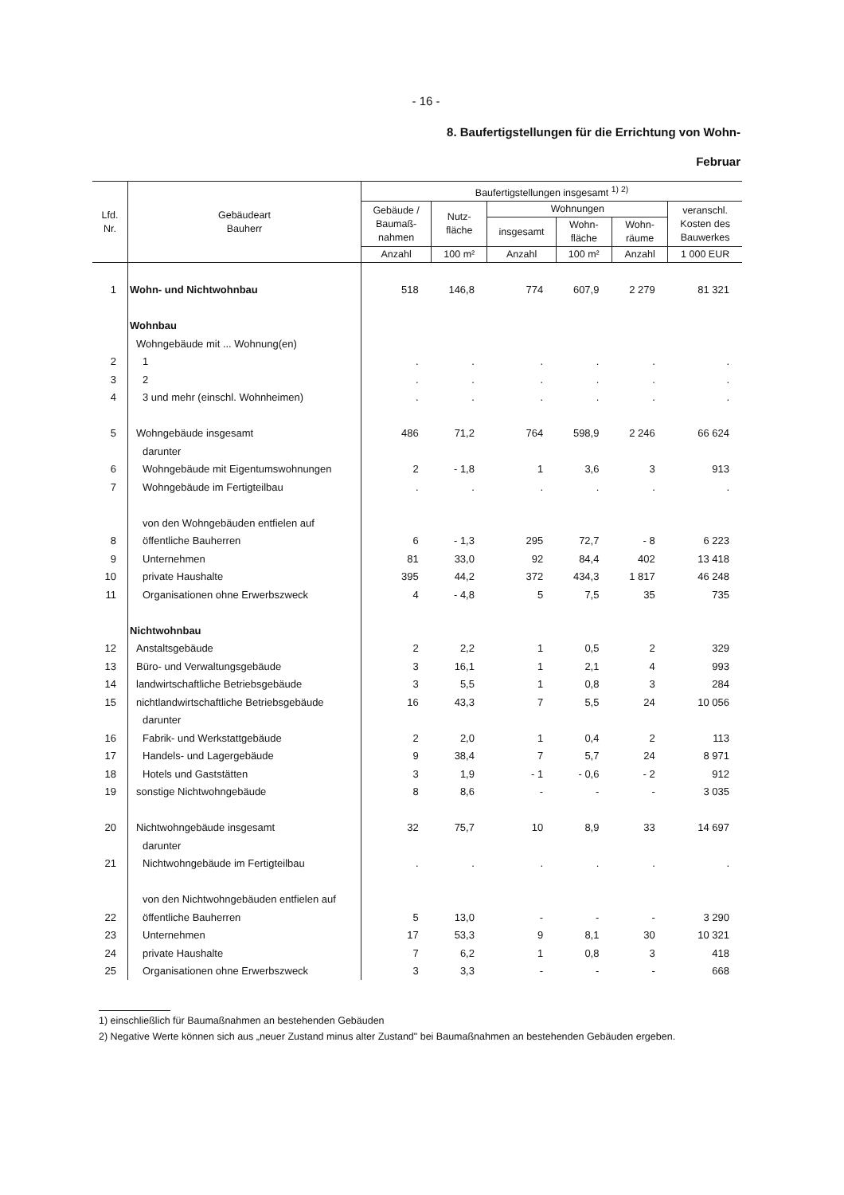- 16 -
8. Baufertigstellungen für die Errichtung von Wohn-
Februar
| Lfd. Nr. | Gebäudeart Bauherr | Baufertigstellungen insgesamt <sup>1) 2)</sup> | | | | | |
| --- | --- | --- | --- | --- | --- | --- | --- |
| | | Gebäude / Baumaß- nahmen | Nutz- fläche | Wohnungen | | | veranschl. Kosten des Bauwerkes |
| | | | | insgesamt | Wohn- fläche | Wohn- räume | |
| | | Anzahl | 100 m² | Anzahl | 100 m² | Anzahl | 1 000 EUR |
| 1 | Wohn- und Nichtwohnbau | 518 | 146,8 | 774 | 607,9 | 2 279 | 81 321 |
| | Wohnbau | | | | | | |
| | Wohngebäude mit ... Wohnung(en) | | | | | | |
| 2 | 1 | . | . | . | . | . | . |
| 3 | 2 | . | . | . | . | . | . |
| 4 | 3 und mehr (einschl. Wohnheimen) | . | . | . | . | . | . |
| 5 | Wohngebäude insgesamt | 486 | 71,2 | 764 | 598,9 | 2 246 | 66 624 |
| | darunter | | | | | | |
| 6 | Wohngebäude mit Eigentumswohnungen | 2 | - 1,8 | 1 | 3,6 | 3 | 913 |
| 7 | Wohngebäude im Fertigteilbau | . | . | . | . | . | . |
| | von den Wohngebäuden entfielen auf | | | | | | |
| 8 | öffentliche Bauherren | 6 | - 1,3 | 295 | 72,7 | - 8 | 6 223 |
| 9 | Unternehmen | 81 | 33,0 | 92 | 84,4 | 402 | 13 418 |
| 10 | private Haushalte | 395 | 44,2 | 372 | 434,3 | 1 817 | 46 248 |
| 11 | Organisationen ohne Erwerbszweck | 4 | - 4,8 | 5 | 7,5 | 35 | 735 |
| | Nichtwohnbau | | | | | | |
| 12 | Anstaltsgebäude | 2 | 2,2 | 1 | 0,5 | 2 | 329 |
| 13 | Büro- und Verwaltungsgebäude | 3 | 16,1 | 1 | 2,1 | 4 | 993 |
| 14 | landwirtschaftliche Betriebsgebäude | 3 | 5,5 | 1 | 0,8 | 3 | 284 |
| 15 | nichtlandwirtschaftliche Betriebsgebäude | 16 | 43,3 | 7 | 5,5 | 24 | 10 056 |
| | darunter | | | | | | |
| 16 | Fabrik- und Werkstattgebäude | 2 | 2,0 | 1 | 0,4 | 2 | 113 |
| 17 | Handels- und Lagergebäude | 9 | 38,4 | 7 | 5,7 | 24 | 8 971 |
| 18 | Hotels und Gaststätten | 3 | 1,9 | - 1 | - 0,6 | - 2 | 912 |
| 19 | sonstige Nichtwohngebäude | 8 | 8,6 | - | - | - | 3 035 |
| 20 | Nichtwohngebäude insgesamt | 32 | 75,7 | 10 | 8,9 | 33 | 14 697 |
| | darunter | | | | | | |
| 21 | Nichtwohngebäude im Fertigteilbau | . | . | . | . | . | . |
| | von den Nichtwohngebäuden entfielen auf | | | | | | |
| 22 | öffentliche Bauherren | 5 | 13,0 | - | - | - | 3 290 |
| 23 | Unternehmen | 17 | 53,3 | 9 | 8,1 | 30 | 10 321 |
| 24 | private Haushalte | 7 | 6,2 | 1 | 0,8 | 3 | 418 |
| 25 | Organisationen ohne Erwerbszweck | 3 | 3,3 | - | - | - | 668 |
1) einschließlich für Baumaßnahmen an bestehenden Gebäuden
2) Negative Werte können sich aus „neuer Zustand minus alter Zustand" bei Baumaßnahmen an bestehenden Gebäuden ergeben.